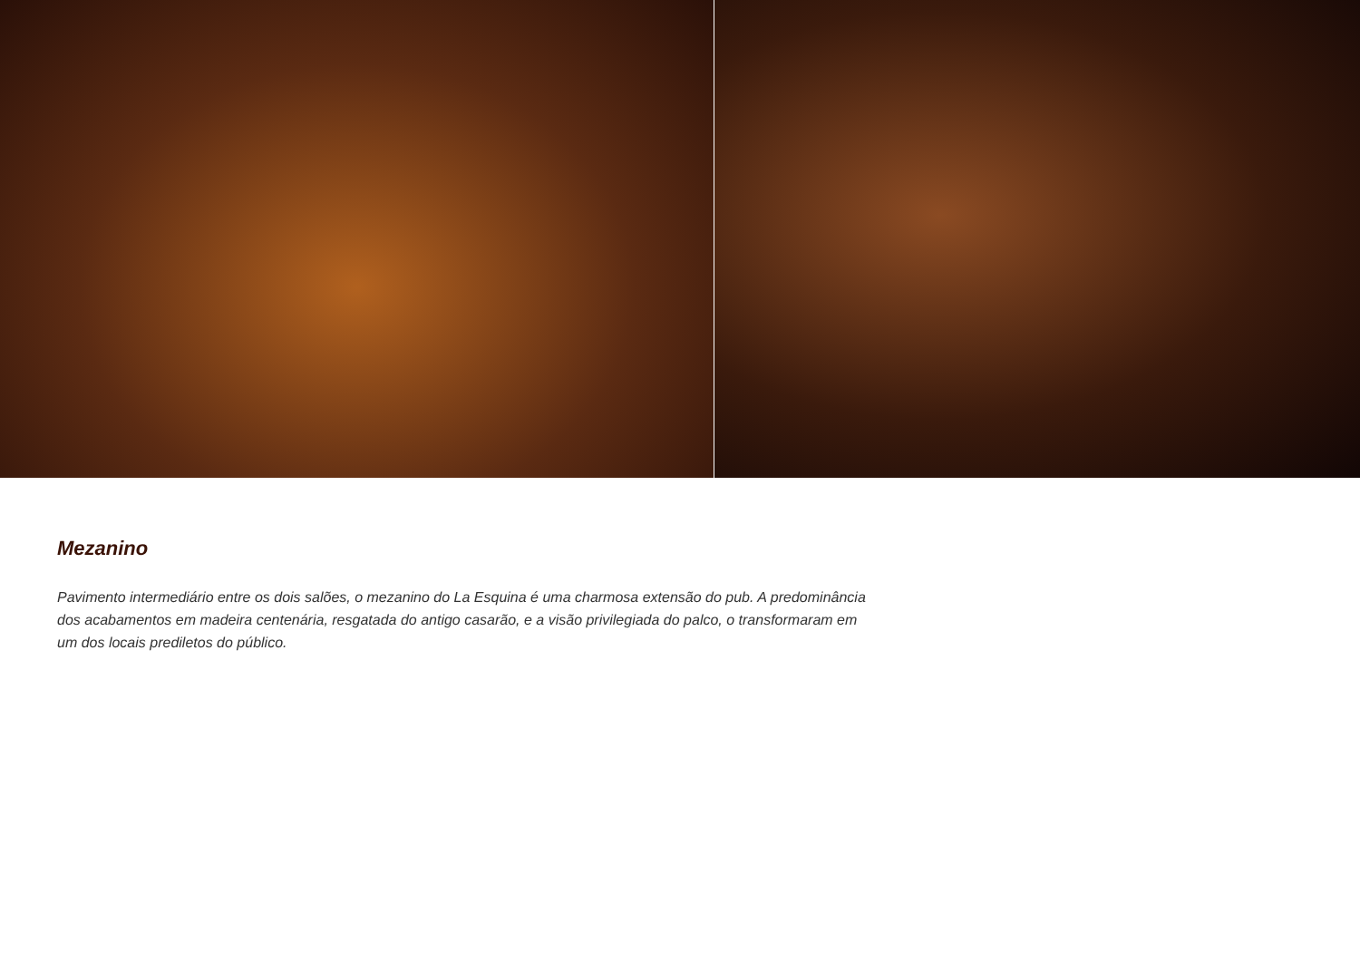Mezanino
Pavimento intermediário entre os dois salões, o mezanino do La Esquina é uma charmosa extensão do pub. A predominância dos acabamentos em madeira centenária, resgatada do antigo casarão, e a visão privilegiada do palco, o transformaram em um dos locais prediletos do público.